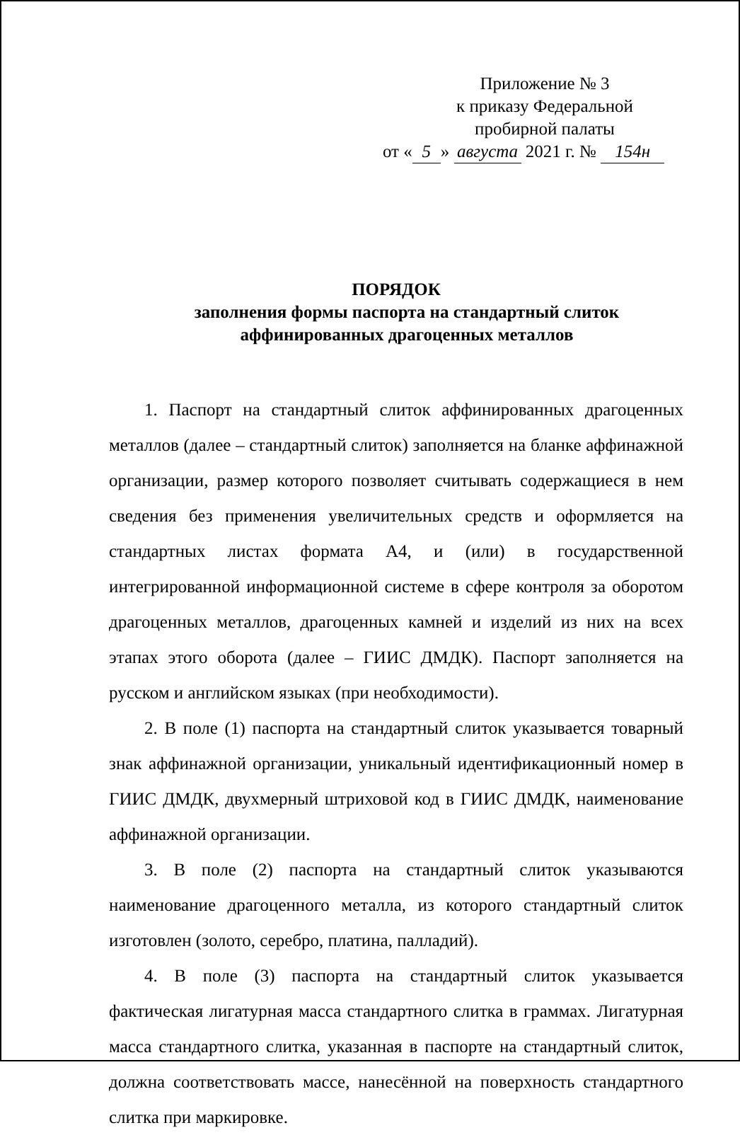Приложение № 3
к приказу Федеральной
пробирной палаты
от « 5 » августа 2021 г. № 154н
ПОРЯДОК
заполнения формы паспорта на стандартный слиток
аффинированных драгоценных металлов
1. Паспорт на стандартный слиток аффинированных драгоценных металлов (далее – стандартный слиток) заполняется на бланке аффинажной организации, размер которого позволяет считывать содержащиеся в нем сведения без применения увеличительных средств и оформляется на стандартных листах формата А4, и (или) в государственной интегрированной информационной системе в сфере контроля за оборотом драгоценных металлов, драгоценных камней и изделий из них на всех этапах этого оборота (далее – ГИИС ДМДК). Паспорт заполняется на русском и английском языках (при необходимости).
2. В поле (1) паспорта на стандартный слиток указывается товарный знак аффинажной организации, уникальный идентификационный номер в ГИИС ДМДК, двухмерный штриховой код в ГИИС ДМДК, наименование аффинажной организации.
3. В поле (2) паспорта на стандартный слиток указываются наименование драгоценного металла, из которого стандартный слиток изготовлен (золото, серебро, платина, палладий).
4. В поле (3) паспорта на стандартный слиток указывается фактическая лигатурная масса стандартного слитка в граммах. Лигатурная масса стандартного слитка, указанная в паспорте на стандартный слиток, должна соответствовать массе, нанесённой на поверхность стандартного слитка при маркировке.